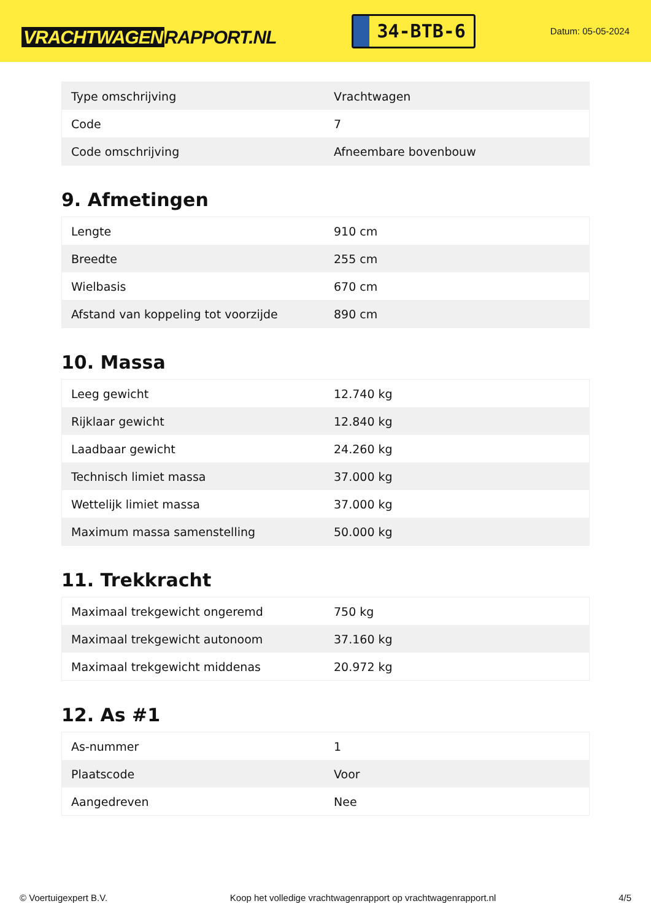VRACHTWAGEN RAPPORT.NL
34-BTB-6
Datum: 05-05-2024
| Type omschrijving | Vrachtwagen |
| Code | 7 |
| Code omschrijving | Afneembare bovenbouw |
9. Afmetingen
| Lengte | 910 cm |
| Breedte | 255 cm |
| Wielbasis | 670 cm |
| Afstand van koppeling tot voorzijde | 890 cm |
10. Massa
| Leeg gewicht | 12.740 kg |
| Rijklaar gewicht | 12.840 kg |
| Laadbaar gewicht | 24.260 kg |
| Technisch limiet massa | 37.000 kg |
| Wettelijk limiet massa | 37.000 kg |
| Maximum massa samenstelling | 50.000 kg |
11. Trekkracht
| Maximaal trekgewicht ongeremd | 750 kg |
| Maximaal trekgewicht autonoom | 37.160 kg |
| Maximaal trekgewicht middenas | 20.972 kg |
12. As #1
| As-nummer | 1 |
| Plaatscode | Voor |
| Aangedreven | Nee |
© Voertuigexpert B.V. Koop het volledige vrachtwagenrapport op vrachtwagenrapport.nl 4/5